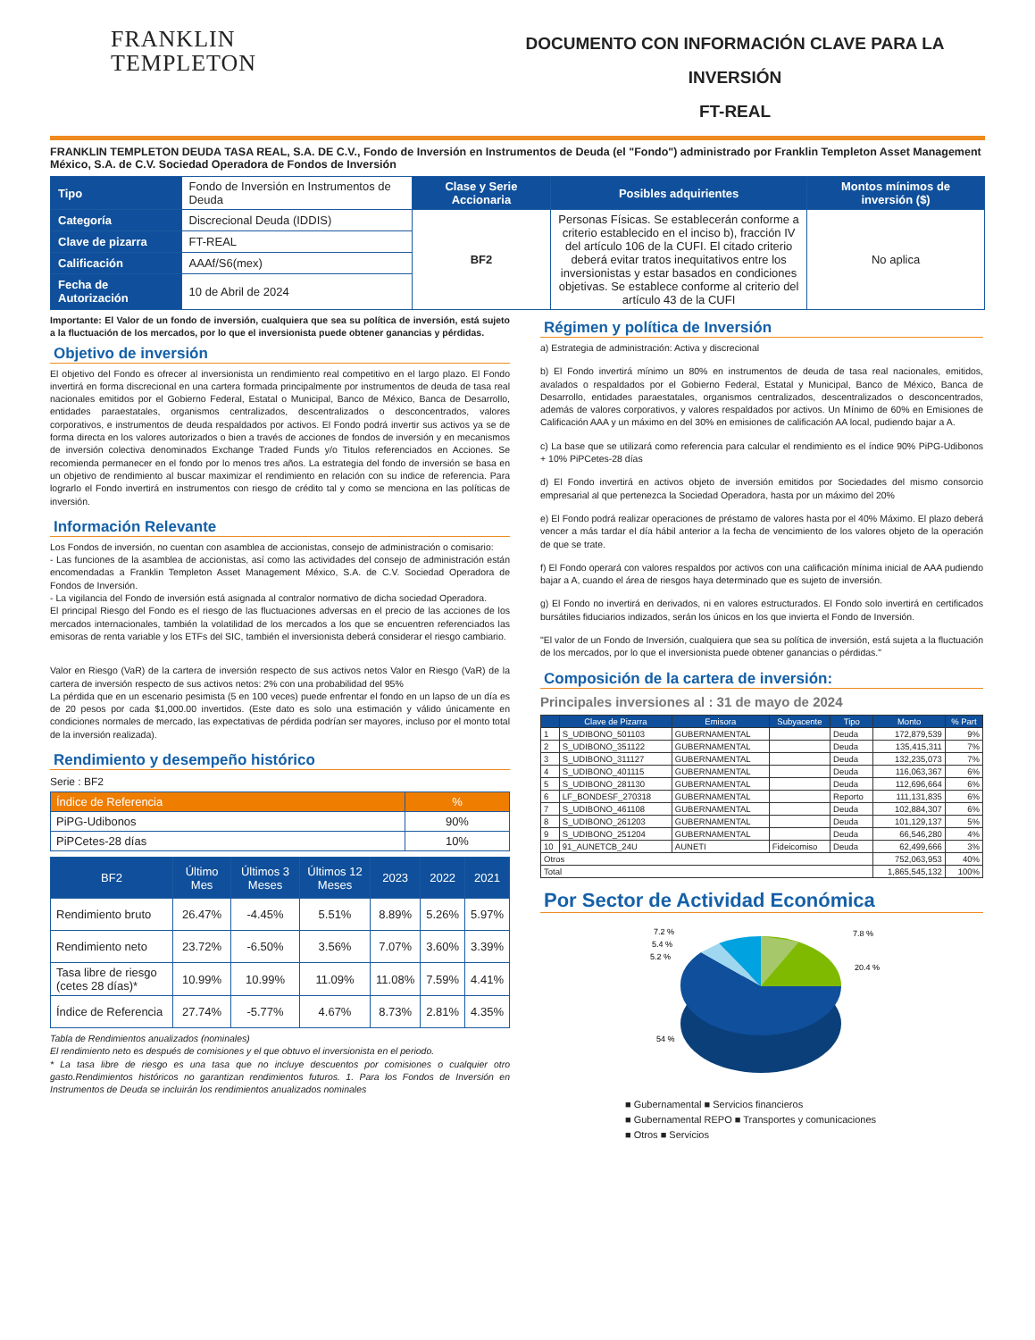FRANKLIN
TEMPLETON
DOCUMENTO CON INFORMACIÓN CLAVE PARA LA INVERSIÓN
FT-REAL
FRANKLIN TEMPLETON DEUDA TASA REAL, S.A. DE C.V., Fondo de Inversión en Instrumentos de Deuda (el "Fondo") administrado por Franklin Templeton Asset Management México, S.A. de C.V. Sociedad Operadora de Fondos de Inversión
| Tipo | Fondo de Inversión en Instrumentos de Deuda | Clase y Serie Accionaria | Posibles adquirientes | Montos mínimos de inversión ($) |
| Categoría | Discrecional Deuda (IDDIS) | BF2 | Personas Físicas. Se establecerán conforme a criterio establecido en el inciso b), fracción IV del artículo 106 de la CUFI. El citado criterio deberá evitar tratos inequitativos entre los inversionistas y estar basados en condiciones objetivas. Se establece conforme al criterio del artículo 43 de la CUFI | No aplica |
| Clave de pizarra | FT-REAL | | | |
| Calificación | AAAf/S6(mex) | | | |
| Fecha de Autorización | 10 de Abril de 2024 | | | |
Importante: El Valor de un fondo de inversión, cualquiera que sea su política de inversión, está sujeto a la fluctuación de los mercados, por lo que el inversionista puede obtener ganancias y pérdidas.
Objetivo de inversión
El objetivo del Fondo es ofrecer al inversionista un rendimiento real competitivo en el largo plazo. El Fondo invertirá en forma discrecional en una cartera formada principalmente por instrumentos de deuda de tasa real nacionales emitidos por el Gobierno Federal, Estatal o Municipal, Banco de México, Banca de Desarrollo, entidades paraestatales, organismos centralizados, descentralizados o desconcentrados, valores corporativos, e instrumentos de deuda respaldados por activos. El Fondo podrá invertir sus activos ya se de forma directa en los valores autorizados o bien a través de acciones de fondos de inversión y en mecanismos de inversión colectiva denominados Exchange Traded Funds y/o Titulos referenciados en Acciones. Se recomienda permanecer en el fondo por lo menos tres años. La estrategia del fondo de inversión se basa en un objetivo de rendimiento al buscar maximizar el rendimiento en relación con su indice de referencia. Para lograrlo el Fondo invertirá en instrumentos con riesgo de crédito tal y como se menciona en las políticas de inversión.
Información Relevante
Los Fondos de inversión, no cuentan con asamblea de accionistas, consejo de administración o comisario:
- Las funciones de la asamblea de accionistas, así como las actividades del consejo de administración están encomendadas a Franklin Templeton Asset Management México, S.A. de C.V. Sociedad Operadora de Fondos de Inversión.
- La vigilancia del Fondo de inversión está asignada al contralor normativo de dicha sociedad Operadora.
El principal Riesgo del Fondo es el riesgo de las fluctuaciones adversas en el precio de las acciones de los mercados internacionales, también la volatilidad de los mercados a los que se encuentren referenciados las emisoras de renta variable y los ETFs del SIC, también el inversionista deberá considerar el riesgo cambiario.
Valor en Riesgo (VaR) de la cartera de inversión respecto de sus activos netos Valor en Riesgo (VaR) de la cartera de inversión respecto de sus activos netos: 2% con una probabilidad del 95%
La pérdida que en un escenario pesimista (5 en 100 veces) puede enfrentar el fondo en un lapso de un día es de 20 pesos por cada $1,000.00 invertidos. (Este dato es solo una estimación y válido únicamente en condiciones normales de mercado, las expectativas de pérdida podrían ser mayores, incluso por el monto total de la inversión realizada).
Rendimiento y desempeño histórico
Serie : BF2
| Índice de Referencia | % |
| --- | --- |
| PiPG-Udibonos | 90% |
| PiPCetes-28 días | 10% |
| BF2 | Último Mes | Últimos 3 Meses | Últimos 12 Meses | 2023 | 2022 | 2021 |
| --- | --- | --- | --- | --- | --- | --- |
| Rendimiento bruto | 26.47% | -4.45% | 5.51% | 8.89% | 5.26% | 5.97% |
| Rendimiento neto | 23.72% | -6.50% | 3.56% | 7.07% | 3.60% | 3.39% |
| Tasa libre de riesgo (cetes 28 días)* | 10.99% | 10.99% | 11.09% | 11.08% | 7.59% | 4.41% |
| Índice de Referencia | 27.74% | -5.77% | 4.67% | 8.73% | 2.81% | 4.35% |
Tabla de Rendimientos anualizados (nominales)
El rendimiento neto es después de comisiones y el que obtuvo el inversionista en el periodo.
* La tasa libre de riesgo es una tasa que no incluye descuentos por comisiones o cualquier otro gasto.Rendimientos históricos no garantizan rendimientos futuros. 1. Para los Fondos de Inversión en Instrumentos de Deuda se incluirán los rendimientos anualizados nominales
Régimen y política de Inversión
a) Estrategia de administración: Activa y discrecional
b) El Fondo invertirá mínimo un 80% en instrumentos de deuda de tasa real nacionales, emitidos, avalados o respaldados por el Gobierno Federal, Estatal y Municipal, Banco de México, Banca de Desarrollo, entidades paraestatales, organismos centralizados, descentralizados o desconcentrados, además de valores corporativos, y valores respaldados por activos. Un Mínimo de 60% en Emisiones de Calificación AAA y un máximo en del 30% en emisiones de calificación AA local, pudiendo bajar a A.
c) La base que se utilizará como referencia para calcular el rendimiento es el índice 90% PiPG-Udibonos + 10% PiPCetes-28 días
d) El Fondo invertirá en activos objeto de inversión emitidos por Sociedades del mismo consorcio empresarial al que pertenezca la Sociedad Operadora, hasta por un máximo del 20%
e) El Fondo podrá realizar operaciones de préstamo de valores hasta por el 40% Máximo. El plazo deberá vencer a más tardar el día hábil anterior a la fecha de vencimiento de los valores objeto de la operación de que se trate.
f) El Fondo operará con valores respaldos por activos con una calificación mínima inicial de AAA pudiendo bajar a A, cuando el área de riesgos haya determinado que es sujeto de inversión.
g) El Fondo no invertirá en derivados, ni en valores estructurados. El Fondo solo invertirá en certificados bursátiles fiduciarios indizados, serán los únicos en los que invierta el Fondo de Inversión.
"El valor de un Fondo de Inversión, cualquiera que sea su política de inversión, está sujeta a la fluctuación de los mercados, por lo que el inversionista puede obtener ganancias o pérdidas."
Composición de la cartera de inversión:
Principales inversiones al : 31 de mayo de 2024
| | Clave de Pizarra | Emisora | Subyacente | Tipo | Monto | % Part |
| --- | --- | --- | --- | --- | --- | --- |
| 1 | S_UDIBONO_501103 | GUBERNAMENTAL | | Deuda | 172,879,539 | 9% |
| 2 | S_UDIBONO_351122 | GUBERNAMENTAL | | Deuda | 135,415,311 | 7% |
| 3 | S_UDIBONO_311127 | GUBERNAMENTAL | | Deuda | 132,235,073 | 7% |
| 4 | S_UDIBONO_401115 | GUBERNAMENTAL | | Deuda | 116,063,367 | 6% |
| 5 | S_UDIBONO_281130 | GUBERNAMENTAL | | Deuda | 112,696,664 | 6% |
| 6 | LF_BONDESF_270318 | GUBERNAMENTAL | | Reporto | 111,131,835 | 6% |
| 7 | S_UDIBONO_461108 | GUBERNAMENTAL | | Deuda | 102,884,307 | 6% |
| 8 | S_UDIBONO_261203 | GUBERNAMENTAL | | Deuda | 101,129,137 | 5% |
| 9 | S_UDIBONO_251204 | GUBERNAMENTAL | | Deuda | 66,546,280 | 4% |
| 10 | 91_AUNETCB_24U | AUNETI | Fideicomiso | Deuda | 62,499,666 | 3% |
| Otros | | | | | 752,063,953 | 40% |
| Total | | | | | 1,865,545,132 | 100% |
Por Sector de Actividad Económica
7.2 %
5.4 %
5.2 %
7.8 %
20.4 %
54 %
■ Gubernamental ■ Servicios financieros
■ Gubernamental REPO ■ Transportes y comunicaciones
■ Otros ■ Servicios